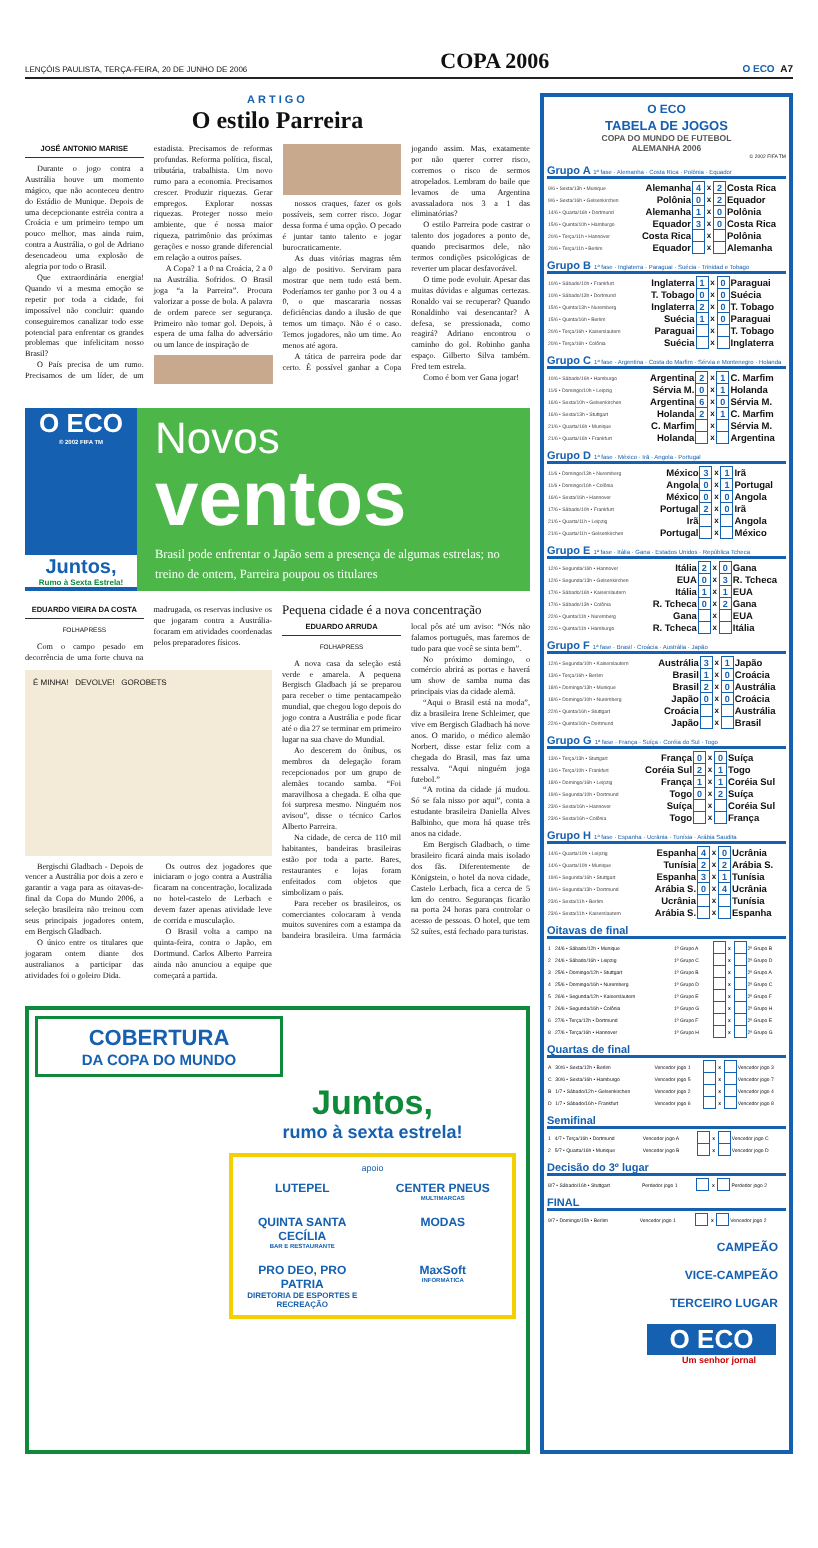LENÇÓIS PAULISTA, TERÇA-FEIRA, 20 DE JUNHO DE 2006 COPA 2006 O ECO A7
ARTIGO
O estilo Parreira
JOSÉ ANTONIO MARISE
Durante o jogo contra a Austrália houve um momento mágico, que não aconteceu dentro do Estádio de Munique. Depois de uma decepcionante estréia contra a Croácia e um primeiro tempo um pouco melhor, mas ainda ruim, contra a Austrália, o gol de Adriano desencadeou uma explosão de alegria por todo o Brasil.
Que extraordinária energia! Quando vi a mesma emoção se repetir por toda a cidade, foi impossível não concluir: quando conseguiremos canalizar todo esse potencial para enfrentar os grandes problemas que infelicitam nosso Brasil?
O País precisa de um rumo. Precisamos de um líder, de um estadista. Precisamos de reformas profundas. Reforma política, fiscal, tributária, trabalhista. Um novo rumo para a economia. Precisamos crescer. Produzir riquezas. Gerar empregos. Explorar nossas riquezas. Proteger nosso meio ambiente, que é nossa maior riqueza, patrimônio das próximas gerações e nosso grande diferencial em relação a outros países.
A Copa? 1 a 0 na Croácia, 2 a 0 na Austrália. Sofridos. O Brasil joga “a la Parreira”. Procura valorizar a posse de bola. A palavra de ordem parece ser segurança. Primeiro não tomar gol. Depois, à espera de uma falha do adversário ou um lance de inspiração de
nossos craques, fazer os gols possíveis, sem correr risco. Jogar dessa forma é uma opção. O pecado é juntar tanto talento e jogar burocraticamente.
As duas vitórias magras têm algo de positivo. Serviram para mostrar que nem tudo está bem. Poderíamos ter ganho por 3 ou 4 a 0, o que mascararia nossas deficiências dando a ilusão de que temos um timaço. Não é o caso. Temos jogadores, não um time. Ao menos até agora.
A tática de parreira pode dar certo. É possível ganhar a Copa jogando assim. Mas, exatamente por não querer correr risco, corremos o risco de sermos atropelados. Lembram do baile que levamos de uma Argentina avassaladora nos 3 a 1 das eliminatórias?
O estilo Parreira pode castrar o talento dos jogadores a ponto de, quando precisarmos dele, não termos condições psicológicas de reverter um placar desfavorável.
O time pode evoluir. Apesar das muitas dúvidas e algumas certezas. Ronaldo vai se recuperar? Quando Ronaldinho vai desencantar? A defesa, se pressionada, como reagirá? Adriano encontrou o caminho do gol. Robinho ganha espaço. Gilberto Silva também. Fred tem estrela.
Como é bom ver Gana jogar!
O ECO
© 2002 FIFA TM
Juntos,
Rumo à Sexta Estrela!
Novos
ventos
Brasil pode enfrentar o Japão sem a presença de algumas estrelas; no treino de ontem, Parreira poupou os titulares
EDUARDO VIEIRA DA COSTA
FOLHAPRESS
Com o campo pesado em decorrência de uma forte chuva na madrugada, os reservas inclusive os que jogaram contra a Austrália- focaram em atividades coordenadas pelos preparadores físicos.
É MINHA! DEVOLVE! GOROBETS
Bergischi Gladbach - Depois de vencer a Austrália por dois a zero e garantir a vaga para as oitavas-de-final da Copa do Mundo 2006, a seleção brasileira não treinou com seus principais jogadores ontem, em Bergisch Gladbach.
O único entre os titulares que jogaram ontem diante dos australianos a participar das atividades foi o goleiro Dida.
Os outros dez jogadores que iniciaram o jogo contra a Austrália ficaram na concentração, localizada no hotel-castelo de Lerbach e devem fazer apenas atividade leve de corrida e musculação.
O Brasil volta a campo na quinta-feira, contra o Japão, em Dortmund. Carlos Alberto Parreira ainda não anunciou a equipe que começará a partida.
Pequena cidade é a nova concentração
EDUARDO ARRUDA
FOLHAPRESS
A nova casa da seleção está verde e amarela. A pequena Bergisch Gladbach já se preparou para receber o time pentacampeão mundial, que chegou logo depois do jogo contra a Austrália e pode ficar até o dia 27 se terminar em primeiro lugar na sua chave do Mundial.
Ao descerem do ônibus, os membros da delegação foram recepcionados por um grupo de alemães tocando samba. “Foi maravilhosa a chegada. E olha que foi surpresa mesmo. Ninguém nos avisou”, disse o técnico Carlos Alberto Parreira.
Na cidade, de cerca de 110 mil habitantes, bandeiras brasileiras estão por toda a parte. Bares, restaurantes e lojas foram enfeitados com objetos que simbolizam o país.
Para receber os brasileiros, os comerciantes colocaram à venda muitos suvenires com a estampa da bandeira brasileira. Uma farmácia local pôs até um aviso: “Nós não falamos português, mas faremos de tudo para que você se sinta bem”.
No próximo domingo, o comércio abrirá as portas e haverá um show de samba numa das principais vias da cidade alemã.
“Aqui o Brasil está na moda”, diz a brasileira Irene Schleimer, que vive em Bergisch Gladbach há nove anos. O marido, o médico alemão Norbert, disse estar feliz com a chegada do Brasil, mas faz uma ressalva. “Aqui ninguém joga futebol.”
“A rotina da cidade já mudou. Só se fala nisso por aqui”, conta a estudante brasileira Daniella Alves Balbinho, que mora há quase três anos na cidade.
Em Bergisch Gladbach, o time brasileiro ficará ainda mais isolado dos fãs. Diferentemente de Königstein, o hotel da nova cidade, Castelo Lerbach, fica a cerca de 5 km do centro. Seguranças ficarão na porta 24 horas para controlar o acesso de pessoas. O hotel, que tem 52 suítes, está fechado para turistas.
COBERTURA
DA COPA DO MUNDO
Juntos,
rumo à sexta estrela!
apoio
LUTEPEL
CENTER PNEUS
MULTIMARCAS
QUINTA SANTA CECÍLIA
BAR E RESTAURANTE
MODAS
PRO DEO, PRO PATRIA
DIRETORIA DE ESPORTES E RECREAÇÃO
MaxSoft
INFORMÁTICA
O ECO
TABELA DE JOGOS
COPA DO MUNDO DE FUTEBOL
ALEMANHA 2006
© 2002 FIFA TM
Grupo A 1ª fase · Alemanha · Costa Rica · Polônia · Equador
| 9/6 • Sexta/13h • Munique | Alemanha | 4 | x | 2 | Costa Rica |
| 9/6 • Sexta/16h • Gelsenkirchen | Polônia | 0 | x | 2 | Equador |
| 14/6 • Quarta/16h • Dortmund | Alemanha | 1 | x | 0 | Polônia |
| 15/6 • Quinta/10h • Hamburgo | Equador | 3 | x | 0 | Costa Rica |
| 20/6 • Terça/11h • Hannover | Costa Rica | | x | | Polônia |
| 20/6 • Terça/11h • Berlim | Equador | | x | | Alemanha |
Grupo B 1ª fase · Inglaterra · Paraguai · Suécia · Trinidad e Tobago
| 10/6 • Sábado/10h • Frankfurt | Inglaterra | 1 | x | 0 | Paraguai |
| 10/6 • Sábado/13h • Dortmund | T. Tobago | 0 | x | 0 | Suécia |
| 15/6 • Quinta/13h • Nuremberg | Inglaterra | 2 | x | 0 | T. Tobago |
| 15/6 • Quinta/16h • Berlim | Suécia | 1 | x | 0 | Paraguai |
| 20/6 • Terça/16h • Kaiserslautern | Paraguai | | x | | T. Tobago |
| 20/6 • Terça/16h • Colônia | Suécia | | x | | Inglaterra |
Grupo C 1ª fase · Argentina · Costa do Marfim · Sérvia e Montenegro · Holanda
| 10/6 • Sábado/16h • Hamburgo | Argentina | 2 | x | 1 | C. Marfim |
| 11/6 • Domingo/10h • Leipzig | Sérvia M. | 0 | x | 1 | Holanda |
| 16/6 • Sexta/10h • Gelsenkirchen | Argentina | 6 | x | 0 | Sérvia M. |
| 16/6 • Sexta/13h • Stuttgart | Holanda | 2 | x | 1 | C. Marfim |
| 21/6 • Quarta/16h • Munique | C. Marfim | | x | | Sérvia M. |
| 21/6 • Quarta/16h • Frankfurt | Holanda | | x | | Argentina |
Grupo D 1ª fase · México · Irã · Angola · Portugal
| 11/6 • Domingo/13h • Nuremberg | México | 3 | x | 1 | Irã |
| 11/6 • Domingo/16h • Colônia | Angola | 0 | x | 1 | Portugal |
| 16/6 • Sexta/16h • Hannover | México | 0 | x | 0 | Angola |
| 17/6 • Sábado/10h • Frankfurt | Portugal | 2 | x | 0 | Irã |
| 21/6 • Quarta/11h • Leipzig | Irã | | x | | Angola |
| 21/6 • Quarta/11h • Gelsenkirchen | Portugal | | x | | México |
Grupo E 1ª fase · Itália · Gana · Estados Unidos · República Tcheca
| 12/6 • Segunda/16h • Hannover | Itália | 2 | x | 0 | Gana |
| 12/6 • Segunda/13h • Gelsenkirchen | EUA | 0 | x | 3 | R. Tcheca |
| 17/6 • Sábado/16h • Kaiserslautern | Itália | 1 | x | 1 | EUA |
| 17/6 • Sábado/13h • Colônia | R. Tcheca | 0 | x | 2 | Gana |
| 22/6 • Quinta/11h • Nuremberg | Gana | | x | | EUA |
| 22/6 • Quinta/11h • Hamburgo | R. Tcheca | | x | | Itália |
Grupo F 1ª fase · Brasil · Croácia · Austrália · Japão
| 12/6 • Segunda/10h • Kaiserslautern | Austrália | 3 | x | 1 | Japão |
| 13/6 • Terça/16h • Berlim | Brasil | 1 | x | 0 | Croácia |
| 18/6 • Domingo/13h • Munique | Brasil | 2 | x | 0 | Austrália |
| 18/6 • Domingo/10h • Nuremberg | Japão | 0 | x | 0 | Croácia |
| 22/6 • Quinta/16h • Stuttgart | Croácia | | x | | Austrália |
| 22/6 • Quinta/16h • Dortmund | Japão | | x | | Brasil |
Grupo G 1ª fase · França · Suíça · Coréia do Sul · Togo
| 13/6 • Terça/13h • Stuttgart | França | 0 | x | 0 | Suíça |
| 13/6 • Terça/10h • Frankfurt | Coréia Sul | 2 | x | 1 | Togo |
| 18/6 • Domingo/16h • Leipzig | França | 1 | x | 1 | Coréia Sul |
| 19/6 • Segunda/10h • Dortmund | Togo | 0 | x | 2 | Suíça |
| 23/6 • Sexta/16h • Hannover | Suíça | | x | | Coréia Sul |
| 23/6 • Sexta/16h • Colônia | Togo | | x | | França |
Grupo H 1ª fase · Espanha · Ucrânia · Tunísia · Arábia Saudita
| 14/6 • Quarta/10h • Leipzig | Espanha | 4 | x | 0 | Ucrânia |
| 14/6 • Quarta/10h • Munique | Tunísia | 2 | x | 2 | Arábia S. |
| 19/6 • Segunda/16h • Stuttgart | Espanha | 3 | x | 1 | Tunísia |
| 19/6 • Segunda/13h • Dortmund | Arábia S. | 0 | x | 4 | Ucrânia |
| 23/6 • Sexta/11h • Berlim | Ucrânia | | x | | Tunísia |
| 23/6 • Sexta/11h • Kaiserslautern | Arábia S. | | x | | Espanha |
Oitavas de final
| 1 | 24/6 • Sábado/12h • Munique | 1º Grupo A | | x | | 2º Grupo B |
| 2 | 24/6 • Sábado/16h • Leipzig | 1º Grupo C | | x | | 2º Grupo D |
| 3 | 25/6 • Domingo/12h • Stuttgart | 1º Grupo B | | x | | 2º Grupo A |
| 4 | 25/6 • Domingo/16h • Nuremberg | 1º Grupo D | | x | | 2º Grupo C |
| 5 | 26/6 • Segunda/12h • Kaiserslautern | 1º Grupo E | | x | | 2º Grupo F |
| 7 | 26/6 • Segunda/16h • Colônia | 1º Grupo G | | x | | 2º Grupo H |
| 6 | 27/6 • Terça/12h • Dortmund | 1º Grupo F | | x | | 2º Grupo E |
| 8 | 27/6 • Terça/16h • Hannover | 1º Grupo H | | x | | 2º Grupo G |
Quartas de final
| A | 30/6 • Sexta/12h • Berlim | Vencedor jogo 1 | | x | | Vencedor jogo 3 |
| C | 30/6 • Sexta/16h • Hamburgo | Vencedor jogo 5 | | x | | Vencedor jogo 7 |
| B | 1/7 • Sábado/12h • Gelsenkirchen | Vencedor jogo 2 | | x | | Vencedor jogo 4 |
| D | 1/7 • Sábado/16h • Frankfurt | Vencedor jogo 6 | | x | | Vencedor jogo 8 |
Semifinal
| 1 | 4/7 • Terça/16h • Dortmund | Vencedor jogo A | | x | | Vencedor jogo C |
| 2 | 5/7 • Quarta/16h • Munique | Vencedor jogo B | | x | | Vencedor jogo D |
Decisão do 3º lugar
| 8/7 • Sábado/16h • Stuttgart | Perdedor jogo 1 | | x | | Perdedor jogo 2 |
FINAL
| 9/7 • Domingo/15h • Berlim | Vencedor jogo 1 | | x | | Vencedor jogo 2 |
CAMPEÃO
VICE-CAMPEÃO
TERCEIRO LUGAR
O ECO
Um senhor jornal